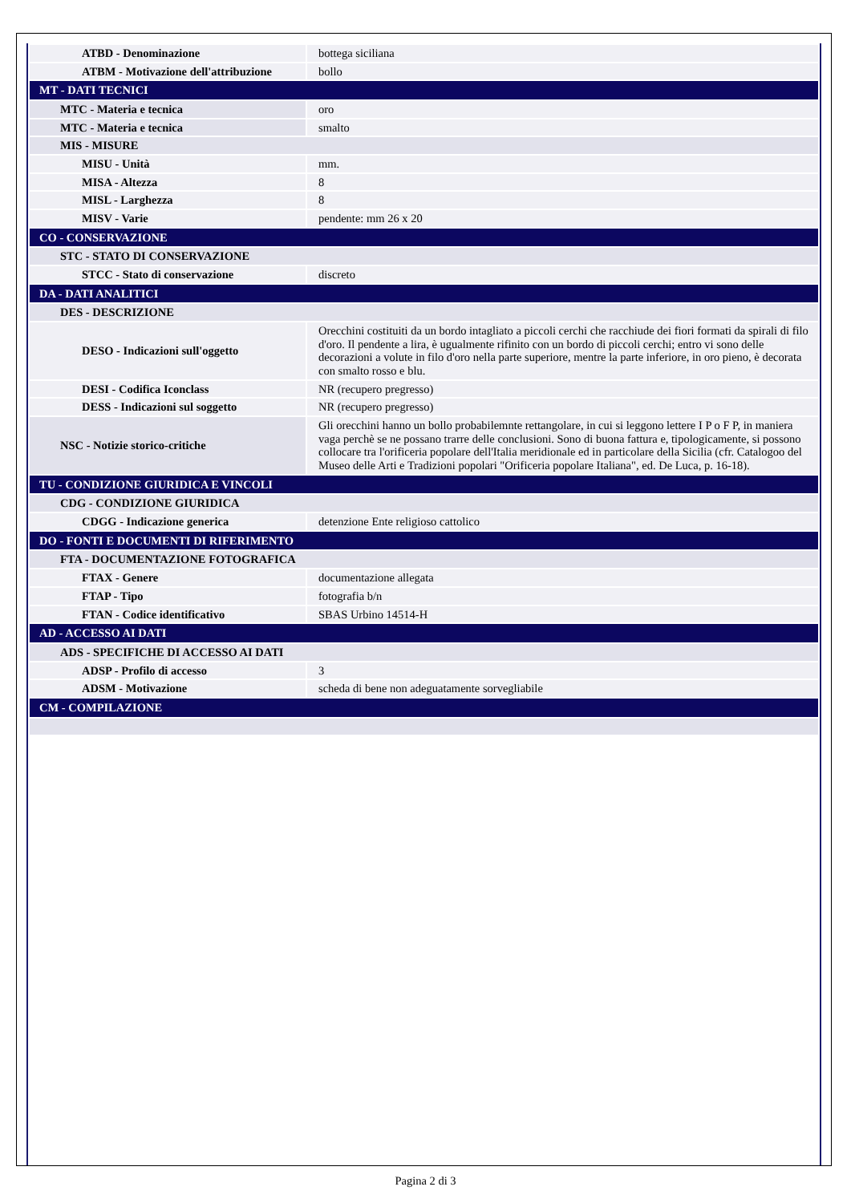| ATBD - Denominazione | bottega siciliana |
| ATBM - Motivazione dell'attribuzione | bollo |
| MT - DATI TECNICI | |
| MTC - Materia e tecnica | oro |
| MTC - Materia e tecnica | smalto |
| MIS - MISURE | |
| MISU - Unità | mm. |
| MISA - Altezza | 8 |
| MISL - Larghezza | 8 |
| MISV - Varie | pendente: mm 26 x 20 |
| CO - CONSERVAZIONE | |
| STC - STATO DI CONSERVAZIONE | |
| STCC - Stato di conservazione | discreto |
| DA - DATI ANALITICI | |
| DES - DESCRIZIONE | |
| DESO - Indicazioni sull'oggetto | Orecchini costituiti da un bordo intagliato a piccoli cerchi che racchiude dei fiori formati da spirali di filo d'oro. Il pendente a lira, è ugualmente rifinito con un bordo di piccoli cerchi; entro vi sono delle decorazioni a volute in filo d'oro nella parte superiore, mentre la parte inferiore, in oro pieno, è decorata con smalto rosso e blu. |
| DESI - Codifica Iconclass | NR (recupero pregresso) |
| DESS - Indicazioni sul soggetto | NR (recupero pregresso) |
| NSC - Notizie storico-critiche | Gli orecchini hanno un bollo probabilemnte rettangolare, in cui si leggono lettere I P o F P, in maniera vaga perchè se ne possano trarre delle conclusioni. Sono di buona fattura e, tipologicamente, si possono collocare tra l'orificeria popolare dell'Italia meridionale ed in particolare della Sicilia (cfr. Catalogoo del Museo delle Arti e Tradizioni popolari "Orificeria popolare Italiana", ed. De Luca, p. 16-18). |
| TU - CONDIZIONE GIURIDICA E VINCOLI | |
| CDG - CONDIZIONE GIURIDICA | |
| CDGG - Indicazione generica | detenzione Ente religioso cattolico |
| DO - FONTI E DOCUMENTI DI RIFERIMENTO | |
| FTA - DOCUMENTAZIONE FOTOGRAFICA | |
| FTAX - Genere | documentazione allegata |
| FTAP - Tipo | fotografia b/n |
| FTAN - Codice identificativo | SBAS Urbino 14514-H |
| AD - ACCESSO AI DATI | |
| ADS - SPECIFICHE DI ACCESSO AI DATI | |
| ADSP - Profilo di accesso | 3 |
| ADSM - Motivazione | scheda di bene non adeguatamente sorvegliabile |
| CM - COMPILAZIONE | |
Pagina 2 di 3